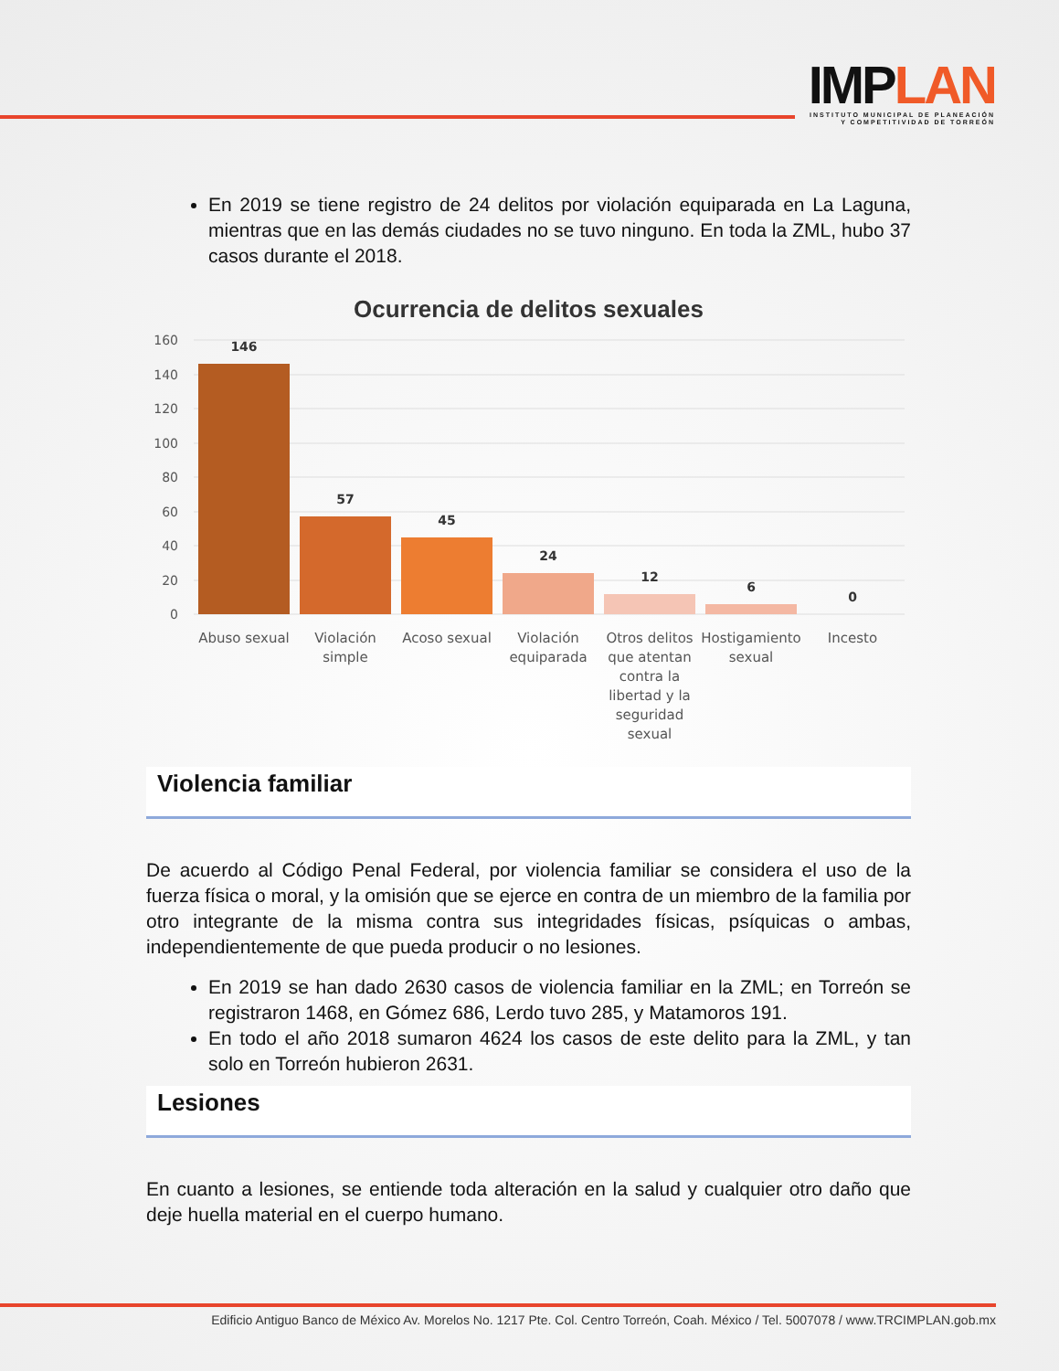IMPLAN
INSTITUTO MUNICIPAL DE PLANEACIÓN
Y COMPETITIVIDAD DE TORREÓN
En 2019 se tiene registro de 24 delitos por violación equiparada en La Laguna, mientras que en las demás ciudades no se tuvo ninguno. En toda la ZML, hubo 37 casos durante el 2018.
Ocurrencia de delitos sexuales
160
140
120
100
80
60
40
20
0
146
57
45
24
12
6
0
Abuso sexual
Violación
simple
Acoso sexual
Violación
equiparada
Otros delitos
que atentan
contra la
libertad y la
seguridad
sexual
Hostigamiento
sexual
Incesto
Violencia familiar
De acuerdo al Código Penal Federal, por violencia familiar se considera el uso de la fuerza física o moral, y la omisión que se ejerce en contra de un miembro de la familia por otro integrante de la misma contra sus integridades físicas, psíquicas o ambas, independientemente de que pueda producir o no lesiones.
En 2019 se han dado 2630 casos de violencia familiar en la ZML; en Torreón se registraron 1468, en Gómez 686, Lerdo tuvo 285, y Matamoros 191.
En todo el año 2018 sumaron 4624 los casos de este delito para la ZML, y tan solo en Torreón hubieron 2631.
Lesiones
En cuanto a lesiones, se entiende toda alteración en la salud y cualquier otro daño que deje huella material en el cuerpo humano.
Edificio Antiguo Banco de México Av. Morelos No. 1217 Pte. Col. Centro Torreón, Coah. México / Tel. 5007078 / www.TRCIMPLAN.gob.mx